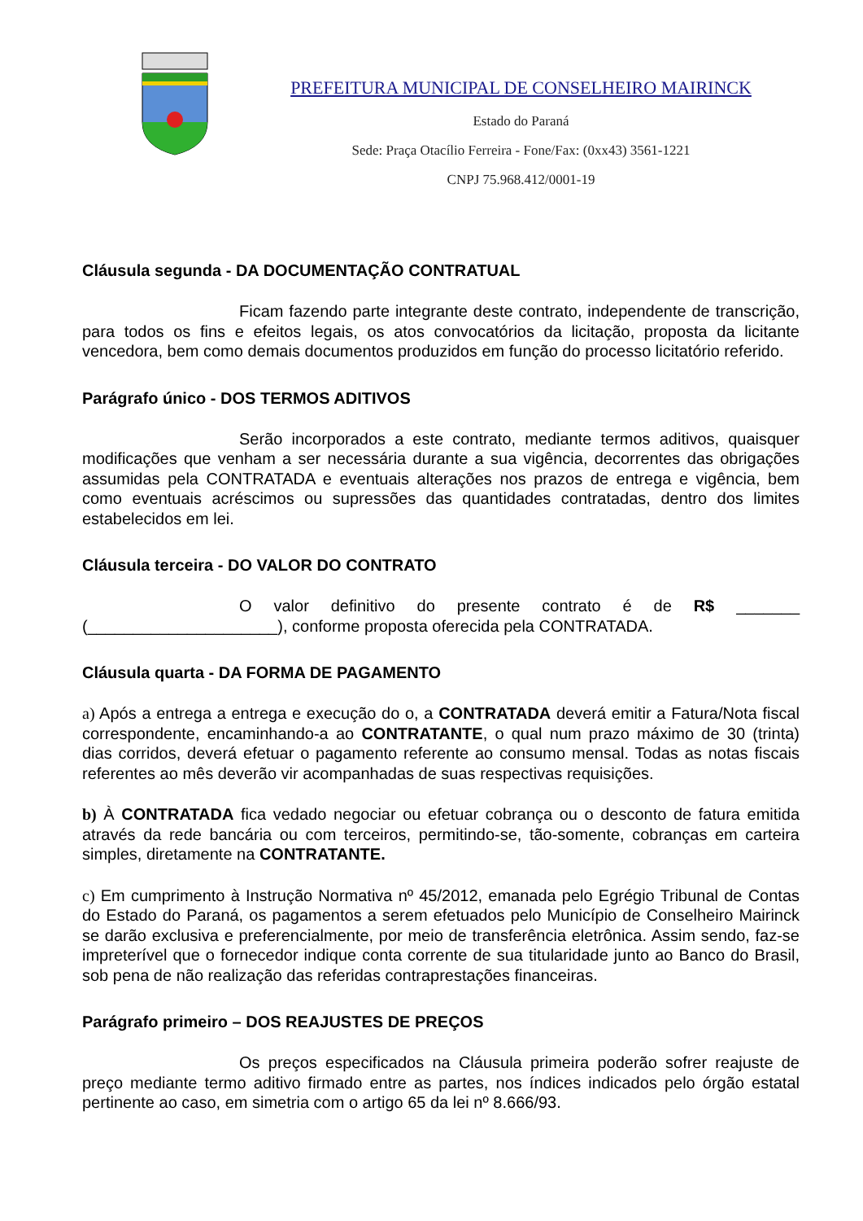PREFEITURA MUNICIPAL DE CONSELHEIRO MAIRINCK
Estado do Paraná
Sede: Praça Otacílio Ferreira - Fone/Fax: (0xx43) 3561-1221
CNPJ 75.968.412/0001-19
Cláusula segunda - DA DOCUMENTAÇÃO CONTRATUAL
Ficam fazendo parte integrante deste contrato, independente de transcrição, para todos os fins e efeitos legais, os atos convocatórios da licitação, proposta da licitante vencedora, bem como demais documentos produzidos em função do processo licitatório referido.
Parágrafo único - DOS TERMOS ADITIVOS
Serão incorporados a este contrato, mediante termos aditivos, quaisquer modificações que venham a ser necessária durante a sua vigência, decorrentes das obrigações assumidas pela CONTRATADA e eventuais alterações nos prazos de entrega e vigência, bem como eventuais acréscimos ou supressões das quantidades contratadas, dentro dos limites estabelecidos em lei.
Cláusula terceira - DO VALOR DO CONTRATO
O valor definitivo do presente contrato é de R$ _______ (_____________________), conforme proposta oferecida pela CONTRATADA.
Cláusula quarta - DA FORMA DE PAGAMENTO
a) Após a entrega a entrega e execução do o, a CONTRATADA deverá emitir a Fatura/Nota fiscal correspondente, encaminhando-a ao CONTRATANTE, o qual num prazo máximo de 30 (trinta) dias corridos, deverá efetuar o pagamento referente ao consumo mensal. Todas as notas fiscais referentes ao mês deverão vir acompanhadas de suas respectivas requisições.
b) À CONTRATADA fica vedado negociar ou efetuar cobrança ou o desconto de fatura emitida através da rede bancária ou com terceiros, permitindo-se, tão-somente, cobranças em carteira simples, diretamente na CONTRATANTE.
c) Em cumprimento à Instrução Normativa nº 45/2012, emanada pelo Egrégio Tribunal de Contas do Estado do Paraná, os pagamentos a serem efetuados pelo Município de Conselheiro Mairinck se darão exclusiva e preferencialmente, por meio de transferência eletrônica. Assim sendo, faz-se impreterível que o fornecedor indique conta corrente de sua titularidade junto ao Banco do Brasil, sob pena de não realização das referidas contraprestações financeiras.
Parágrafo primeiro – DOS REAJUSTES DE PREÇOS
Os preços especificados na Cláusula primeira poderão sofrer reajuste de preço mediante termo aditivo firmado entre as partes, nos índices indicados pelo órgão estatal pertinente ao caso, em simetria com o artigo 65 da lei nº 8.666/93.